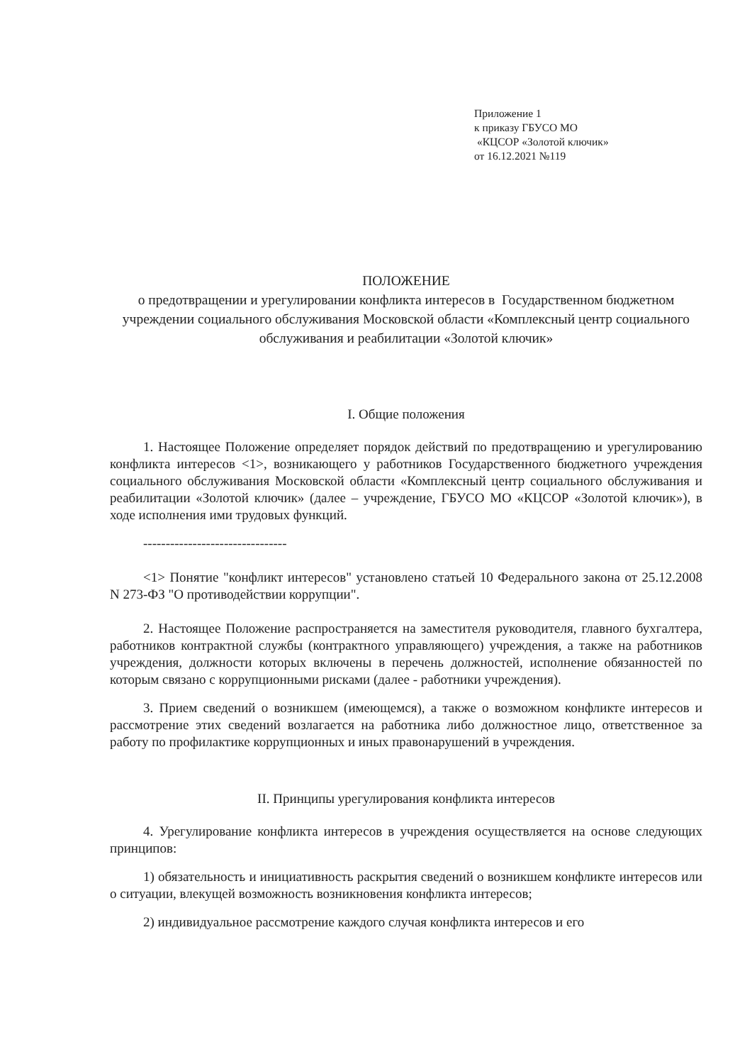Приложение 1
к приказу ГБУСО МО
«КЦСОР «Золотой ключик»
от 16.12.2021 №119
ПОЛОЖЕНИЕ
о предотвращении и урегулировании конфликта интересов в Государственном бюджетном учреждении социального обслуживания Московской области «Комплексный центр социального обслуживания и реабилитации «Золотой ключик»
I. Общие положения
1. Настоящее Положение определяет порядок действий по предотвращению и урегулированию конфликта интересов <1>, возникающего у работников Государственного бюджетного учреждения социального обслуживания Московской области «Комплексный центр социального обслуживания и реабилитации «Золотой ключик» (далее – учреждение, ГБУСО МО «КЦСОР «Золотой ключик»), в ходе исполнения ими трудовых функций.
--------------------------------
<1> Понятие "конфликт интересов" установлено статьей 10 Федерального закона от 25.12.2008 N 273-ФЗ "О противодействии коррупции".
2. Настоящее Положение распространяется на заместителя руководителя, главного бухгалтера, работников контрактной службы (контрактного управляющего) учреждения, а также на работников учреждения, должности которых включены в перечень должностей, исполнение обязанностей по которым связано с коррупционными рисками (далее - работники учреждения).
3. Прием сведений о возникшем (имеющемся), а также о возможном конфликте интересов и рассмотрение этих сведений возлагается на работника либо должностное лицо, ответственное за работу по профилактике коррупционных и иных правонарушений в учреждения.
II. Принципы урегулирования конфликта интересов
4. Урегулирование конфликта интересов в учреждения осуществляется на основе следующих принципов:
1) обязательность и инициативность раскрытия сведений о возникшем конфликте интересов или о ситуации, влекущей возможность возникновения конфликта интересов;
2) индивидуальное рассмотрение каждого случая конфликта интересов и его